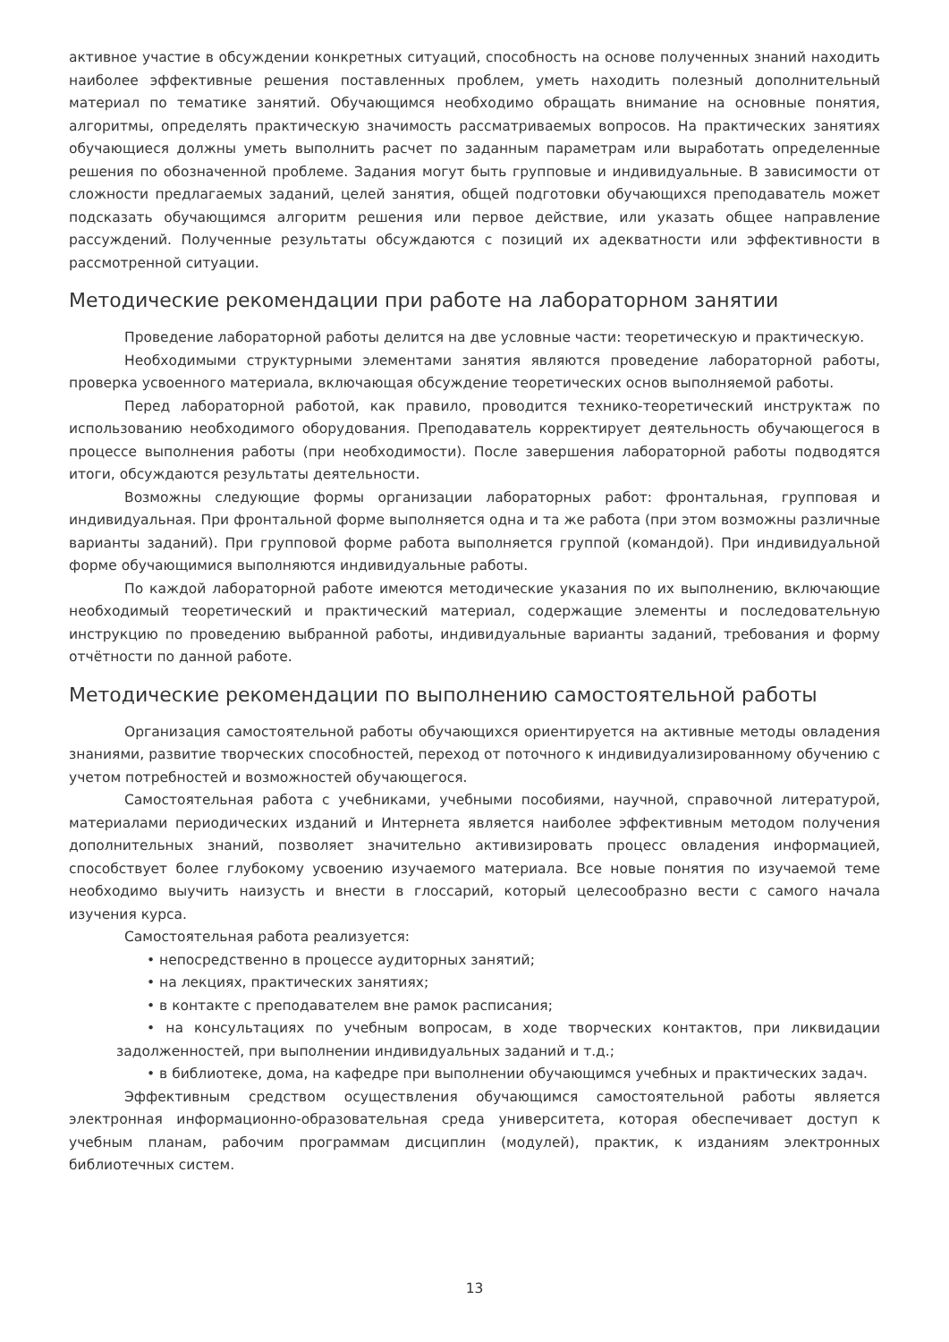активное участие в обсуждении конкретных ситуаций, способность на основе полученных знаний находить наиболее эффективные решения поставленных проблем, уметь находить полезный дополнительный материал по тематике занятий. Обучающимся необходимо обращать внимание на основные понятия, алгоритмы, определять практическую значимость рассматриваемых вопросов. На практических занятиях обучающиеся должны уметь выполнить расчет по заданным параметрам или выработать определенные решения по обозначенной проблеме. Задания могут быть групповые и индивидуальные. В зависимости от сложности предлагаемых заданий, целей занятия, общей подготовки обучающихся преподаватель может подсказать обучающимся алгоритм решения или первое действие, или указать общее направление рассуждений. Полученные результаты обсуждаются с позиций их адекватности или эффективности в рассмотренной ситуации.
Методические рекомендации при работе на лабораторном занятии
Проведение лабораторной работы делится на две условные части: теоретическую и практическую.
Необходимыми структурными элементами занятия являются проведение лабораторной работы, проверка усвоенного материала, включающая обсуждение теоретических основ выполняемой работы.
Перед лабораторной работой, как правило, проводится технико-теоретический инструктаж по использованию необходимого оборудования. Преподаватель корректирует деятельность обучающегося в процессе выполнения работы (при необходимости). После завершения лабораторной работы подводятся итоги, обсуждаются результаты деятельности.
Возможны следующие формы организации лабораторных работ: фронтальная, групповая и индивидуальная. При фронтальной форме выполняется одна и та же работа (при этом возможны различные варианты заданий). При групповой форме работа выполняется группой (командой). При индивидуальной форме обучающимися выполняются индивидуальные работы.
По каждой лабораторной работе имеются методические указания по их выполнению, включающие необходимый теоретический и практический материал, содержащие элементы и последовательную инструкцию по проведению выбранной работы, индивидуальные варианты заданий, требования и форму отчётности по данной работе.
Методические рекомендации по выполнению самостоятельной работы
Организация самостоятельной работы обучающихся ориентируется на активные методы овладения знаниями, развитие творческих способностей, переход от поточного к индивидуализированному обучению с учетом потребностей и возможностей обучающегося.
Самостоятельная работа с учебниками, учебными пособиями, научной, справочной литературой, материалами периодических изданий и Интернета является наиболее эффективным методом получения дополнительных знаний, позволяет значительно активизировать процесс овладения информацией, способствует более глубокому усвоению изучаемого материала. Все новые понятия по изучаемой теме необходимо выучить наизусть и внести в глоссарий, который целесообразно вести с самого начала изучения курса.
Самостоятельная работа реализуется:
• непосредственно в процессе аудиторных занятий;
• на лекциях, практических занятиях;
• в контакте с преподавателем вне рамок расписания;
• на консультациях по учебным вопросам, в ходе творческих контактов, при ликвидации задолженностей, при выполнении индивидуальных заданий и т.д.;
• в библиотеке, дома, на кафедре при выполнении обучающимся учебных и практических задач.
Эффективным средством осуществления обучающимся самостоятельной работы является электронная информационно-образовательная среда университета, которая обеспечивает доступ к учебным планам, рабочим программам дисциплин (модулей), практик, к изданиям электронных библиотечных систем.
13